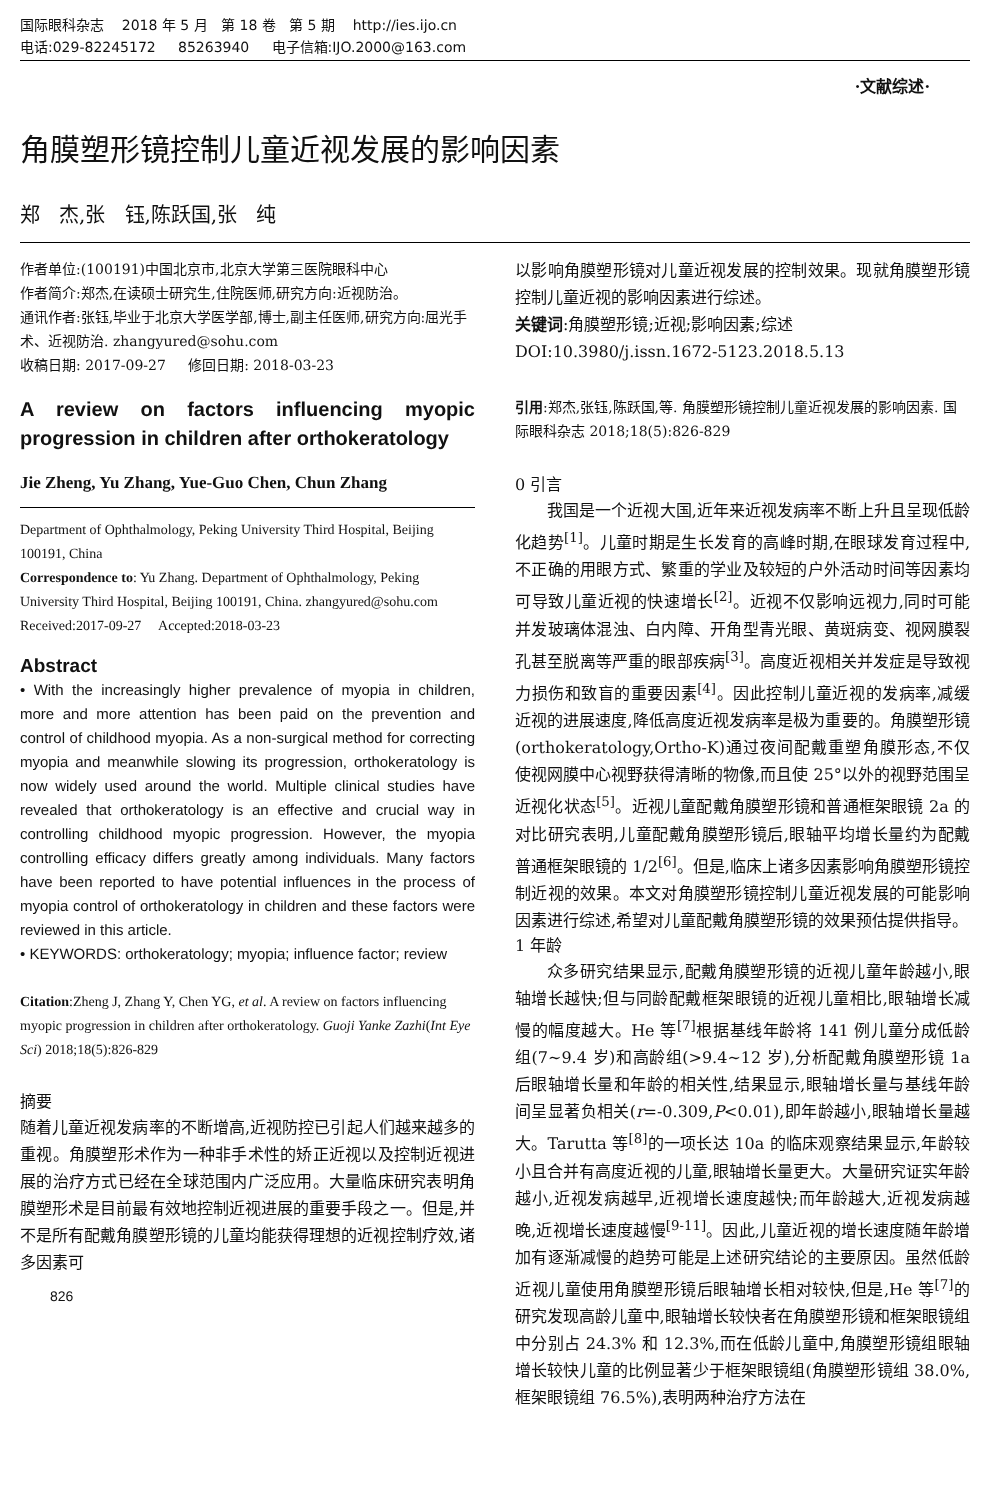国际眼科杂志 2018 年 5 月 第 18 卷 第 5 期 http://ies.ijo.cn
电话:029-82245172 85263940 电子信箱:IJO.2000@163.com
·文献综述·
角膜塑形镜控制儿童近视发展的影响因素
郑 杰,张 钰,陈跃国,张 纯
作者单位:(100191)中国北京市,北京大学第三医院眼科中心
作者简介:郑杰,在读硕士研究生,住院医师,研究方向:近视防治。
通讯作者:张钰,毕业于北京大学医学部,博士,副主任医师,研究方向:屈光手术、近视防治. zhangyured@sohu.com
收稿日期: 2017-09-27 修回日期: 2018-03-23
A review on factors influencing myopic progression in children after orthokeratology
Jie Zheng, Yu Zhang, Yue-Guo Chen, Chun Zhang
Department of Ophthalmology, Peking University Third Hospital, Beijing 100191, China
Correspondence to: Yu Zhang. Department of Ophthalmology, Peking University Third Hospital, Beijing 100191, China. zhangyured@sohu.com
Received:2017-09-27 Accepted:2018-03-23
Abstract
• With the increasingly higher prevalence of myopia in children, more and more attention has been paid on the prevention and control of childhood myopia. As a non-surgical method for correcting myopia and meanwhile slowing its progression, orthokeratology is now widely used around the world. Multiple clinical studies have revealed that orthokeratology is an effective and crucial way in controlling childhood myopic progression. However, the myopia controlling efficacy differs greatly among individuals. Many factors have been reported to have potential influences in the process of myopia control of orthokeratology in children and these factors were reviewed in this article.
• KEYWORDS: orthokeratology; myopia; influence factor; review
Citation:Zheng J, Zhang Y, Chen YG, et al. A review on factors influencing myopic progression in children after orthokeratology. Guoji Yanke Zazhi(Int Eye Sci) 2018;18(5):826-829
摘要
随着儿童近视发病率的不断增高,近视防控已引起人们越来越多的重视。角膜塑形术作为一种非手术性的矫正近视以及控制近视进展的治疗方式已经在全球范围内广泛应用。大量临床研究表明角膜塑形术是目前最有效地控制近视进展的重要手段之一。但是,并不是所有配戴角膜塑形镜的儿童均能获得理想的近视控制疗效,诸多因素可
826
以影响角膜塑形镜对儿童近视发展的控制效果。现就角膜塑形镜控制儿童近视的影响因素进行综述。
关键词:角膜塑形镜;近视;影响因素;综述
DOI:10.3980/j.issn.1672-5123.2018.5.13
引用:郑杰,张钰,陈跃国,等. 角膜塑形镜控制儿童近视发展的影响因素. 国际眼科杂志 2018;18(5):826-829
0 引言
我国是一个近视大国,近年来近视发病率不断上升且呈现低龄化趋势<sup>[1]</sup>。儿童时期是生长发育的高峰时期,在眼球发育过程中,不正确的用眼方式、繁重的学业及较短的户外活动时间等因素均可导致儿童近视的快速增长<sup>[2]</sup>。近视不仅影响远视力,同时可能并发玻璃体混浊、白内障、开角型青光眼、黄斑病变、视网膜裂孔甚至脱离等严重的眼部疾病<sup>[3]</sup>。高度近视相关并发症是导致视力损伤和致盲的重要因素<sup>[4]</sup>。因此控制儿童近视的发病率,减缓近视的进展速度,降低高度近视发病率是极为重要的。角膜塑形镜(orthokeratology,Ortho-K)通过夜间配戴重塑角膜形态,不仅使视网膜中心视野获得清晰的物像,而且使 25°以外的视野范围呈近视化状态<sup>[5]</sup>。近视儿童配戴角膜塑形镜和普通框架眼镜 2a 的对比研究表明,儿童配戴角膜塑形镜后,眼轴平均增长量约为配戴普通框架眼镜的 1/2<sup>[6]</sup>。但是,临床上诸多因素影响角膜塑形镜控制近视的效果。本文对角膜塑形镜控制儿童近视发展的可能影响因素进行综述,希望对儿童配戴角膜塑形镜的效果预估提供指导。
1 年龄
众多研究结果显示,配戴角膜塑形镜的近视儿童年龄越小,眼轴增长越快;但与同龄配戴框架眼镜的近视儿童相比,眼轴增长减慢的幅度越大。He 等<sup>[7]</sup>根据基线年龄将 141 例儿童分成低龄组(7~9.4 岁)和高龄组(>9.4~12 岁),分析配戴角膜塑形镜 1a 后眼轴增长量和年龄的相关性,结果显示,眼轴增长量与基线年龄间呈显著负相关(r=-0.309,P<0.01),即年龄越小,眼轴增长量越大。Tarutta 等<sup>[8]</sup>的一项长达 10a 的临床观察结果显示,年龄较小且合并有高度近视的儿童,眼轴增长量更大。大量研究证实年龄越小,近视发病越早,近视增长速度越快;而年龄越大,近视发病越晚,近视增长速度越慢<sup>[9-11]</sup>。因此,儿童近视的增长速度随年龄增加有逐渐减慢的趋势可能是上述研究结论的主要原因。虽然低龄近视儿童使用角膜塑形镜后眼轴增长相对较快,但是,He 等<sup>[7]</sup>的研究发现高龄儿童中,眼轴增长较快者在角膜塑形镜和框架眼镜组中分别占 24.3% 和 12.3%,而在低龄儿童中,角膜塑形镜组眼轴增长较快儿童的比例显著少于框架眼镜组(角膜塑形镜组 38.0%,框架眼镜组 76.5%),表明两种治疗方法在